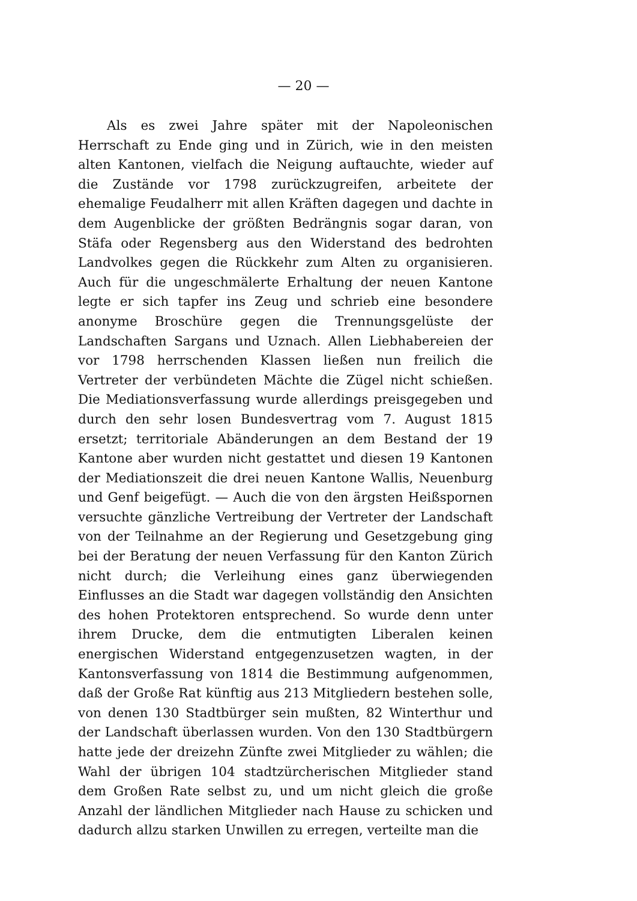— 20 —
Als es zwei Jahre später mit der Napoleonischen Herrschaft zu Ende ging und in Zürich, wie in den meisten alten Kantonen, vielfach die Neigung auftauchte, wieder auf die Zustände vor 1798 zurückzugreifen, arbeitete der ehemalige Feudalherr mit allen Kräften dagegen und dachte in dem Augenblicke der größten Bedrängnis sogar daran, von Stäfa oder Regensberg aus den Widerstand des bedrohten Landvolkes gegen die Rückkehr zum Alten zu organisieren. Auch für die ungeschmälerte Erhaltung der neuen Kantone legte er sich tapfer ins Zeug und schrieb eine besondere anonyme Broschüre gegen die Trennungsgelüste der Landschaften Sargans und Uznach. Allen Liebhabereien der vor 1798 herrschenden Klassen ließen nun freilich die Vertreter der verbündeten Mächte die Zügel nicht schießen. Die Mediationsverfassung wurde allerdings preisgegeben und durch den sehr losen Bundesvertrag vom 7. August 1815 ersetzt; territoriale Abänderungen an dem Bestand der 19 Kantone aber wurden nicht gestattet und diesen 19 Kantonen der Mediationszeit die drei neuen Kantone Wallis, Neuenburg und Genf beigefügt. — Auch die von den ärgsten Heißspornen versuchte gänzliche Vertreibung der Vertreter der Landschaft von der Teilnahme an der Regierung und Gesetzgebung ging bei der Beratung der neuen Verfassung für den Kanton Zürich nicht durch; die Verleihung eines ganz überwiegenden Einflusses an die Stadt war dagegen vollständig den Ansichten des hohen Protektoren entsprechend. So wurde denn unter ihrem Drucke, dem die entmutigten Liberalen keinen energischen Widerstand entgegenzusetzen wagten, in der Kantonsverfassung von 1814 die Bestimmung aufgenommen, daß der Große Rat künftig aus 213 Mitgliedern bestehen solle, von denen 130 Stadtbürger sein mußten, 82 Winterthur und der Landschaft überlassen wurden. Von den 130 Stadtbürgern hatte jede der dreizehn Zünfte zwei Mitglieder zu wählen; die Wahl der übrigen 104 stadtzürcherischen Mitglieder stand dem Großen Rate selbst zu, und um nicht gleich die große Anzahl der ländlichen Mitglieder nach Hause zu schicken und dadurch allzu starken Unwillen zu erregen, verteilte man die